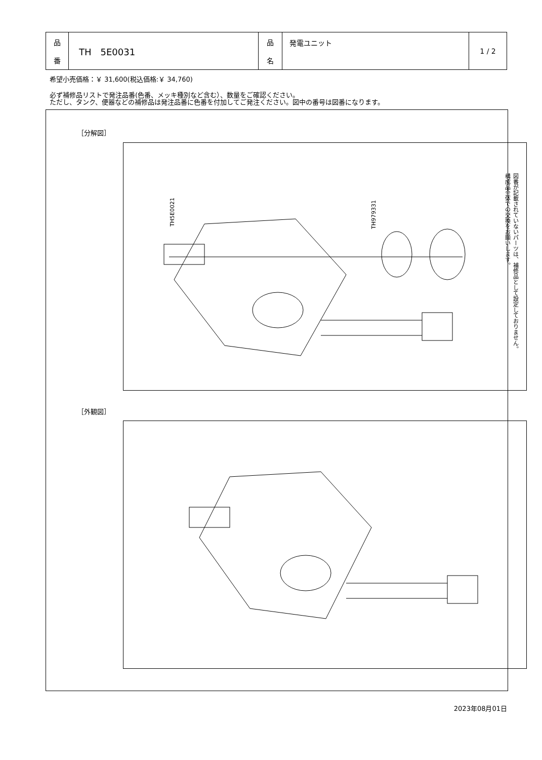| 品 番 | TH 5E0031 | 品 名 | 発電ユニット | 1 / 2 |
希望小売価格：￥ 31,600(税込価格:￥ 34,760)
必ず補修品リストで発注品番(色番、メッキ種別など含む）、数量をご確認ください。
ただし、タンク、便器などの補修品は発注品番に色番を付加してご発注ください。図中の番号は図番になります。
［分解図］
TH5E0021
TH979331
図番が記載されていないパーツは、補修品として設定しておりません。
構成品全体での交換をお願いします。
［外観図］
2023年08月01日